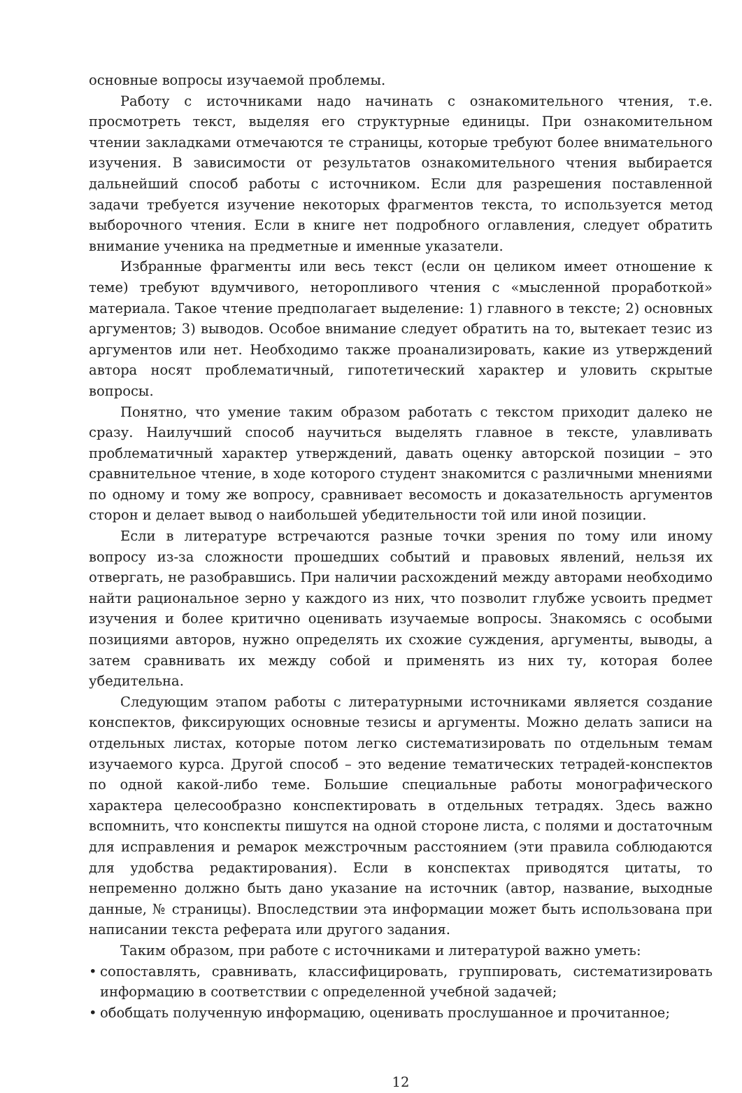основные вопросы изучаемой проблемы.
Работу с источниками надо начинать с ознакомительного чтения, т.е. просмотреть текст, выделяя его структурные единицы. При ознакомительном чтении закладками отмечаются те страницы, которые требуют более внимательного изучения. В зависимости от результатов ознакомительного чтения выбирается дальнейший способ работы с источником. Если для разрешения поставленной задачи требуется изучение некоторых фрагментов текста, то используется метод выборочного чтения. Если в книге нет подробного оглавления, следует обратить внимание ученика на предметные и именные указатели.
Избранные фрагменты или весь текст (если он целиком имеет отношение к теме) требуют вдумчивого, неторопливого чтения с «мысленной проработкой» материала. Такое чтение предполагает выделение: 1) главного в тексте; 2) основных аргументов; 3) выводов. Особое внимание следует обратить на то, вытекает тезис из аргументов или нет. Необходимо также проанализировать, какие из утверждений автора носят проблематичный, гипотетический характер и уловить скрытые вопросы.
Понятно, что умение таким образом работать с текстом приходит далеко не сразу. Наилучший способ научиться выделять главное в тексте, улавливать проблематичный характер утверждений, давать оценку авторской позиции – это сравнительное чтение, в ходе которого студент знакомится с различными мнениями по одному и тому же вопросу, сравнивает весомость и доказательность аргументов сторон и делает вывод о наибольшей убедительности той или иной позиции.
Если в литературе встречаются разные точки зрения по тому или иному вопросу из-за сложности прошедших событий и правовых явлений, нельзя их отвергать, не разобравшись. При наличии расхождений между авторами необходимо найти рациональное зерно у каждого из них, что позволит глубже усвоить предмет изучения и более критично оценивать изучаемые вопросы. Знакомясь с особыми позициями авторов, нужно определять их схожие суждения, аргументы, выводы, а затем сравнивать их между собой и применять из них ту, которая более убедительна.
Следующим этапом работы с литературными источниками является создание конспектов, фиксирующих основные тезисы и аргументы. Можно делать записи на отдельных листах, которые потом легко систематизировать по отдельным темам изучаемого курса. Другой способ – это ведение тематических тетрадей-конспектов по одной какой-либо теме. Большие специальные работы монографического характера целесообразно конспектировать в отдельных тетрадях. Здесь важно вспомнить, что конспекты пишутся на одной стороне листа, с полями и достаточным для исправления и ремарок межстрочным расстоянием (эти правила соблюдаются для удобства редактирования). Если в конспектах приводятся цитаты, то непременно должно быть дано указание на источник (автор, название, выходные данные, № страницы). Впоследствии эта информации может быть использована при написании текста реферата или другого задания.
Таким образом, при работе с источниками и литературой важно уметь:
• сопоставлять, сравнивать, классифицировать, группировать, систематизировать информацию в соответствии с определенной учебной задачей;
• обобщать полученную информацию, оценивать прослушанное и прочитанное;
12